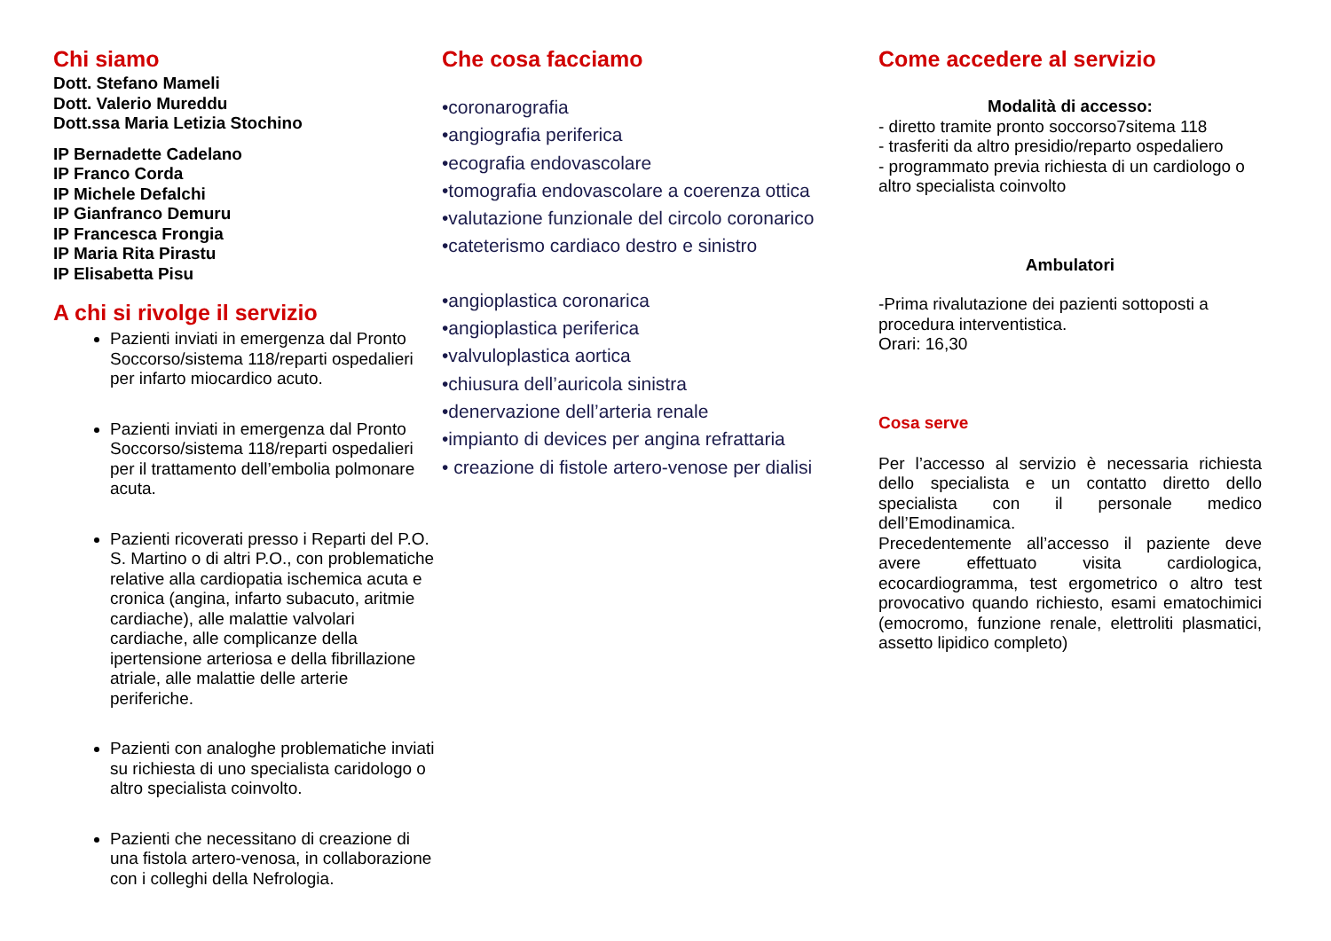Chi siamo
Dott. Stefano Mameli
Dott. Valerio Mureddu
Dott.ssa Maria Letizia Stochino
IP Bernadette Cadelano
IP Franco Corda
IP Michele Defalchi
IP Gianfranco Demuru
IP Francesca Frongia
IP Maria Rita Pirastu
IP Elisabetta Pisu
A chi si rivolge il servizio
Pazienti inviati in emergenza dal Pronto Soccorso/sistema 118/reparti ospedalieri per infarto miocardico acuto.
Pazienti inviati in emergenza dal Pronto Soccorso/sistema 118/reparti ospedalieri per il trattamento dell’embolia polmonare acuta.
Pazienti ricoverati presso i Reparti del P.O. S. Martino o di altri P.O., con problematiche relative alla cardiopatia ischemica acuta e cronica (angina, infarto subacuto, aritmie cardiache), alle malattie valvolari cardiache, alle complicanze della ipertensione arteriosa e della fibrillazione atriale, alle malattie delle arterie periferiche.
Pazienti con analoghe problematiche inviati su richiesta di uno specialista caridologo o altro specialista coinvolto.
Pazienti che necessitano di creazione di una fistola artero-venosa, in collaborazione con i colleghi della Nefrologia.
Che cosa facciamo
•coronarografia
•angiografia periferica
•ecografia endovascolare
•tomografia endovascolare a coerenza ottica
•valutazione funzionale del circolo coronarico
•cateterismo cardiaco destro e sinistro
•angioplastica coronarica
•angioplastica periferica
•valvuloplastica aortica
•chiusura dell’auricola sinistra
•denervazione dell’arteria renale
•impianto di devices per angina refrattaria
• creazione di fistole artero-venose per dialisi
Come accedere al servizio
Modalità di accesso:
- diretto tramite pronto soccorso7sitema 118
- trasferiti da altro presidio/reparto ospedaliero
- programmato previa richiesta di un cardiologo o altro specialista coinvolto
Ambulatori
-Prima rivalutazione dei pazienti sottoposti a procedura interventistica.
Orari: 16,30
Cosa serve
Per l’accesso al servizio è necessaria richiesta dello specialista e un contatto diretto dello specialista con il personale medico dell’Emodinamica.
Precedentemente all’accesso il paziente deve avere effettuato visita cardiologica, ecocardiogramma, test ergometrico o altro test provocativo quando richiesto, esami ematochimici (emocromo, funzione renale, elettroliti plasmatici, assetto lipidico completo)